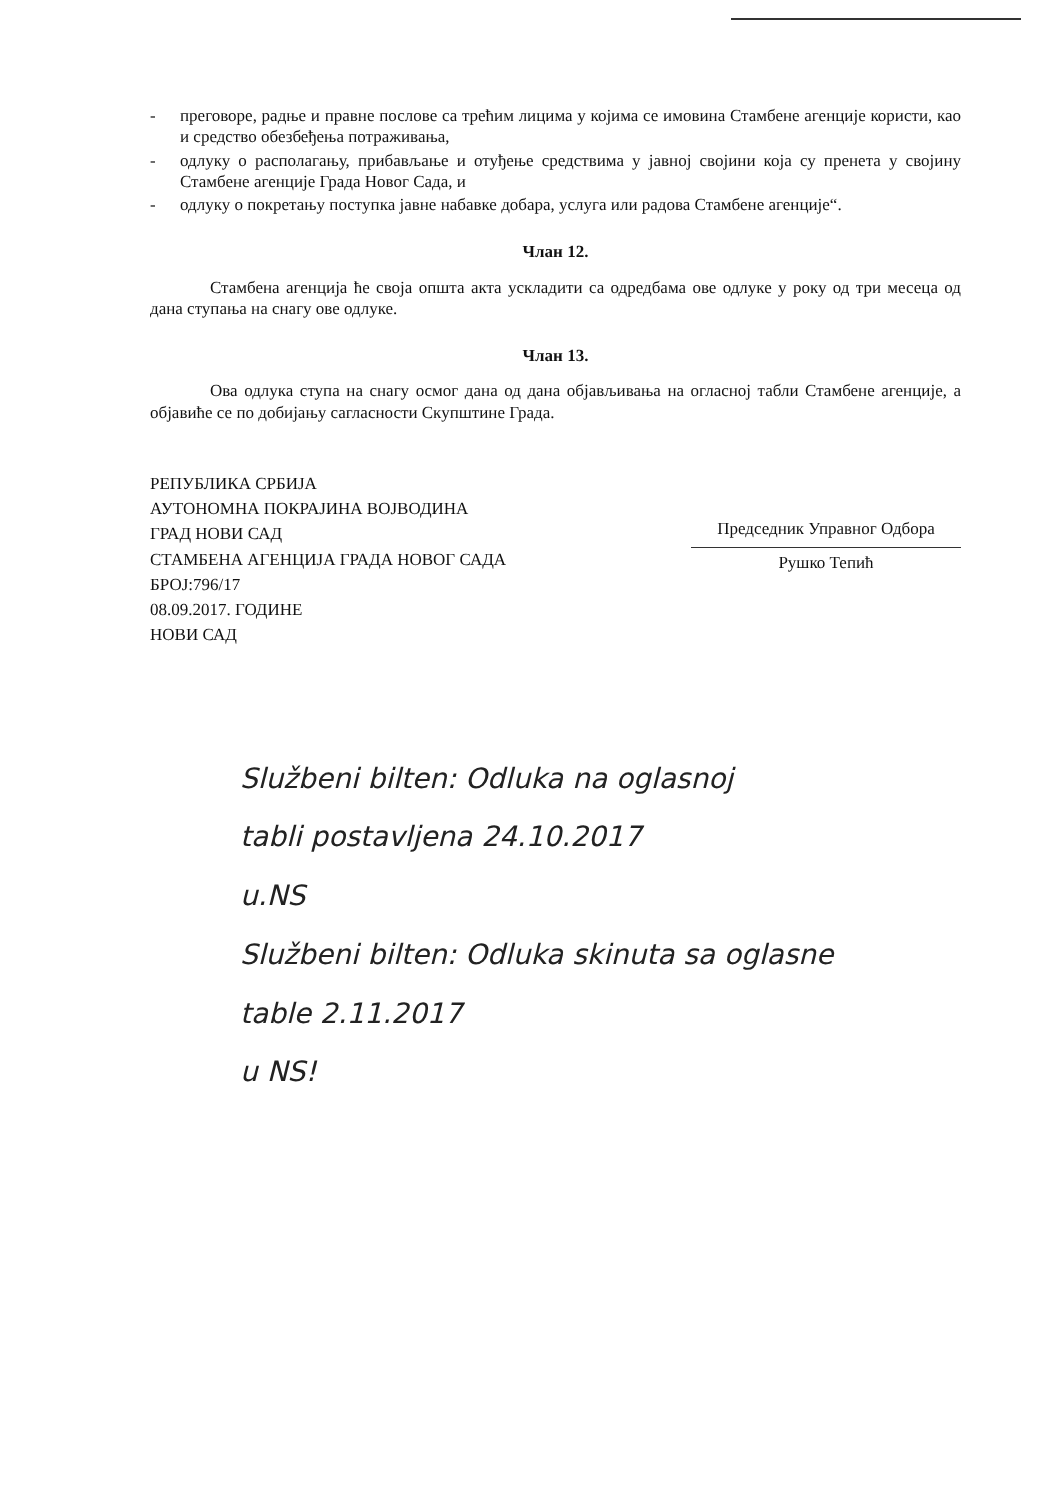- преговоре, радње и правне послове са трећим лицима у којима се имовина Стамбене агенције користи, као и средство обезбеђења потраживања,
- одлуку о располагању, прибављање и отуђење средствима у јавној својини која су пренета у својину Стамбене агенције Града Новог Сада, и
- одлуку о покретању поступка јавне набавке добара, услуга или радова Стамбене агенције“.
Члан 12.
Стамбена агенција ће своја општа акта ускладити са одредбама ове одлуке у року од три месеца од дана ступања на снагу ове одлуке.
Члан 13.
Ова одлука ступа на снагу осмог дана од дана објављивања на огласној табли Стамбене агенције, а објавиће се по добијању сагласности Скупштине Града.
РЕПУБЛИКА СРБИЈА
АУТОНОМНА ПОКРАЈИНА ВОЈВОДИНА
ГРАД НОВИ САД
СТАМБЕНА АГЕНЦИЈА ГРАДА НОВОГ САДА
БРОЈ:796/17
08.09.2017. ГОДИНЕ
НОВИ САД
Председник Управног Одбора
Рушко Тепић
Službeni bilten: Odluka na oglasnoj
tabli postavljena 24.10.2017
u.NS
Službeni bilten: Odluka skinuta sa oglasne
table 2.11.2017
u NS!